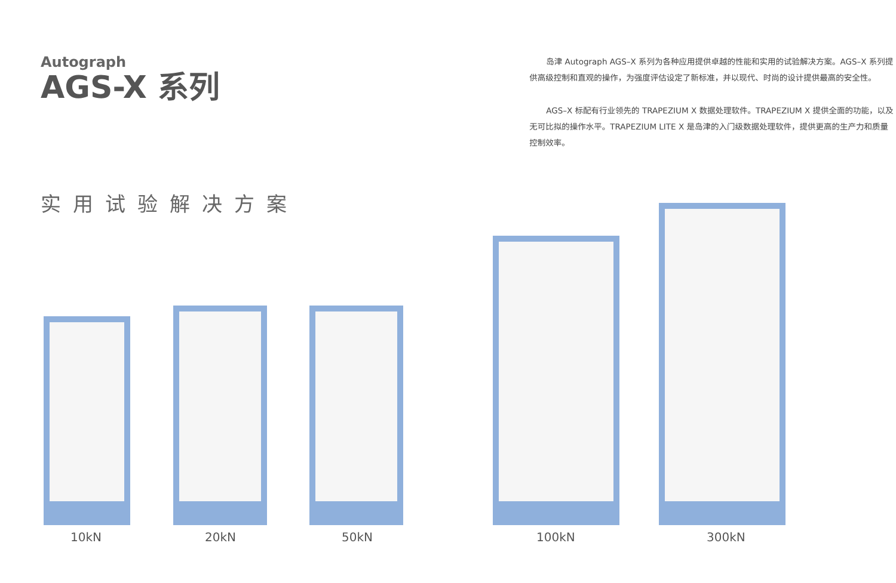Autograph
AGS-X 系列
实用试验解决方案
岛津 Autograph AGS–X 系列为各种应用提供卓越的性能和实用的试验解决方案。AGS–X 系列提供高级控制和直观的操作，为强度评估设定了新标准，并以现代、时尚的设计提供最高的安全性。
AGS–X 标配有行业领先的 TRAPEZIUM X 数据处理软件。TRAPEZIUM X 提供全面的功能，以及无可比拟的操作水平。TRAPEZIUM LITE X 是岛津的入门级数据处理软件，提供更高的生产力和质量控制效率。
10kN 20kN 50kN 100kN 300kN